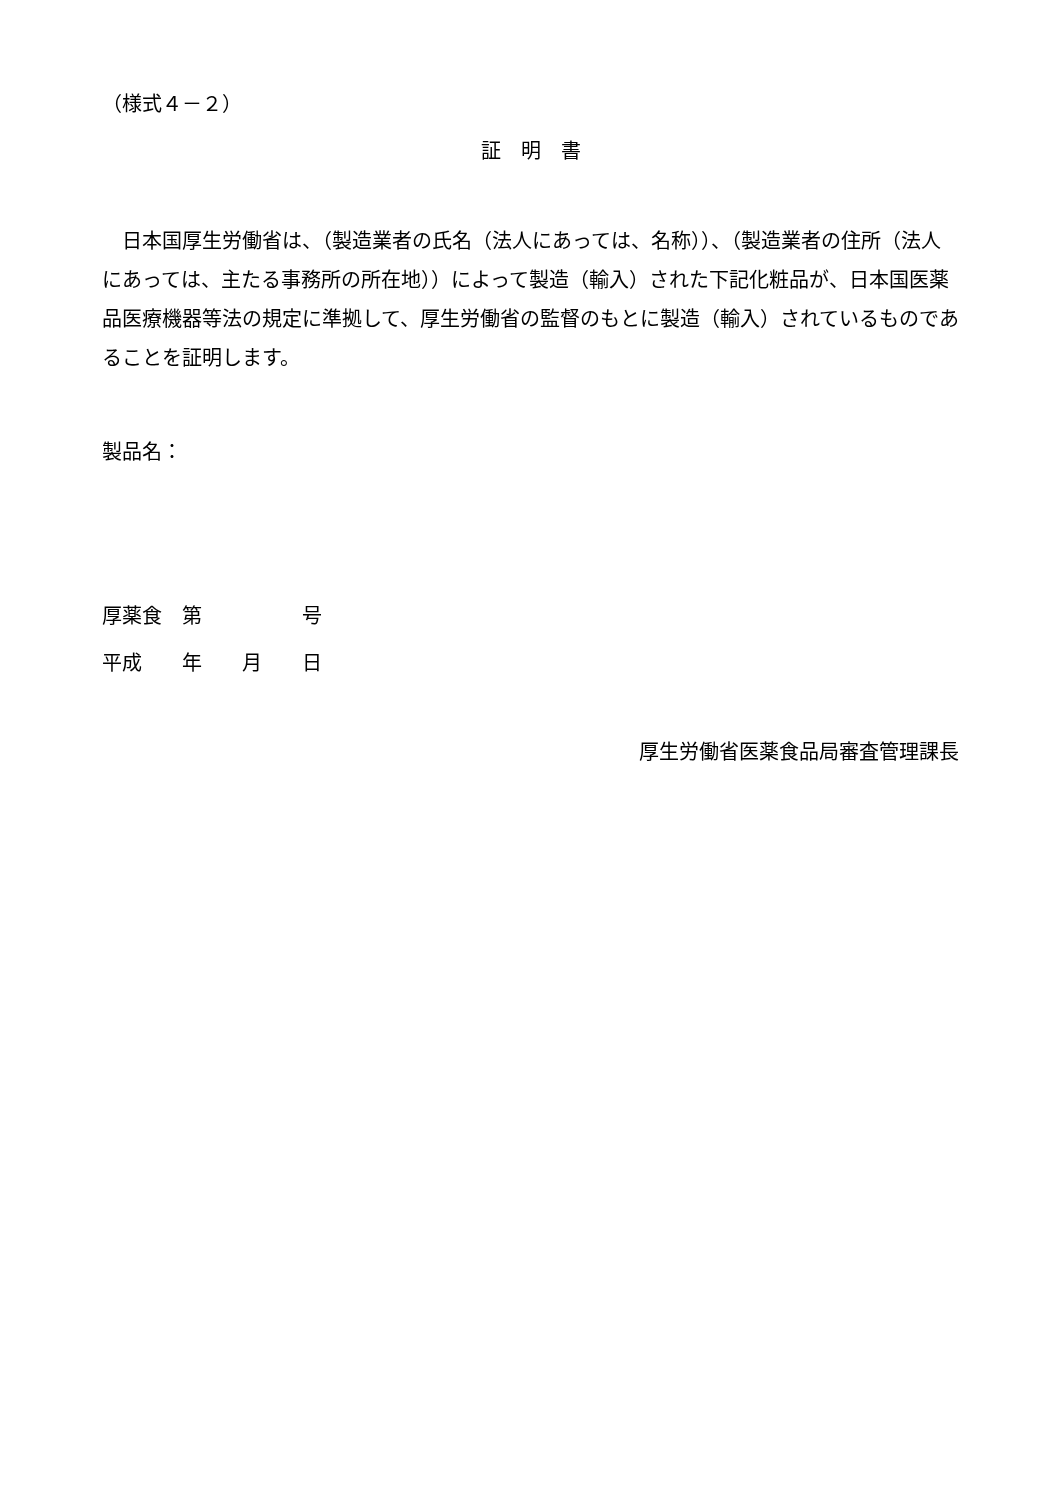（様式４－２）
証　明　書
　日本国厚生労働省は、（製造業者の氏名（法人にあっては、名称））、（製造業者の住所（法人にあっては、主たる事務所の所在地））によって製造（輸入）された下記化粧品が、日本国医薬品医療機器等法の規定に準拠して、厚生労働省の監督のもとに製造（輸入）されているものであることを証明します。
製品名：
厚薬食　第　　　　　号
平成　　年　　月　　日
厚生労働省医薬食品局審査管理課長